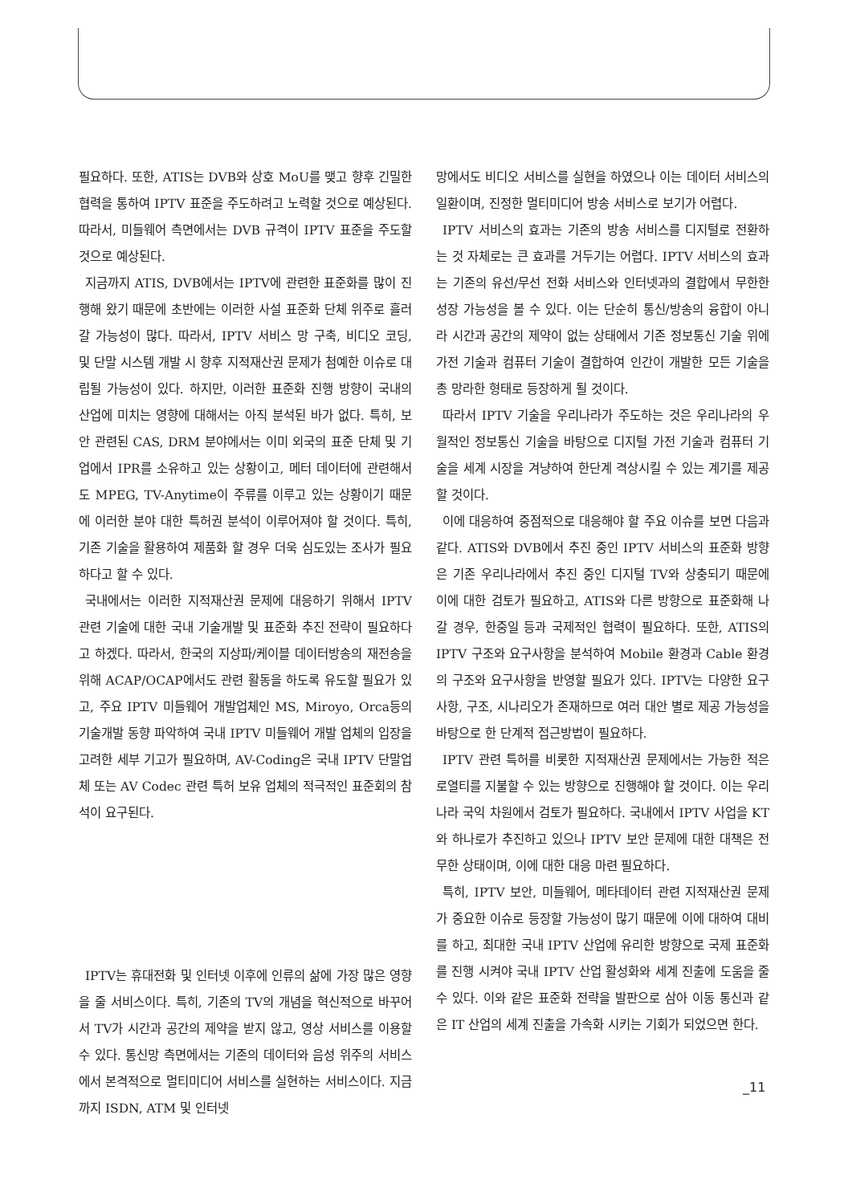필요하다. 또한, ATIS는 DVB와 상호 MoU를 맺고 향후 긴밀한 협력을 통하여 IPTV 표준을 주도하려고 노력할 것으로 예상된다. 따라서, 미들웨어 측면에서는 DVB 규격이 IPTV 표준을 주도할 것으로 예상된다.
지금까지 ATIS, DVB에서는 IPTV에 관련한 표준화를 많이 진행해 왔기 때문에 초반에는 이러한 사설 표준화 단체 위주로 흘러갈 가능성이 많다. 따라서, IPTV 서비스 망 구축, 비디오 코딩, 및 단말 시스템 개발 시 향후 지적재산권 문제가 첨예한 이슈로 대립될 가능성이 있다. 하지만, 이러한 표준화 진행 방향이 국내의 산업에 미치는 영향에 대해서는 아직 분석된 바가 없다. 특히, 보안 관련된 CAS, DRM 분야에서는 이미 외국의 표준 단체 및 기업에서 IPR를 소유하고 있는 상황이고, 메터 데이터에 관련해서도 MPEG, TV-Anytime이 주류를 이루고 있는 상황이기 때문에 이러한 분야 대한 특허권 분석이 이루어져야 할 것이다. 특히, 기존 기술을 활용하여 제품화 할 경우 더욱 심도있는 조사가 필요하다고 할 수 있다.
국내에서는 이러한 지적재산권 문제에 대응하기 위해서 IPTV 관련 기술에 대한 국내 기술개발 및 표준화 추진 전략이 필요하다고 하겠다. 따라서, 한국의 지상파/케이블 데이터방송의 재전송을 위해 ACAP/OCAP에서도 관련 활동을 하도록 유도할 필요가 있고, 주요 IPTV 미들웨어 개발업체인 MS, Miroyo, Orca등의 기술개발 동향 파악하여 국내 IPTV 미들웨어 개발 업체의 입장을 고려한 세부 기고가 필요하며, AV-Coding은 국내 IPTV 단말업체 또는 AV Codec 관련 특허 보유 업체의 적극적인 표준회의 참석이 요구된다.
IPTV는 휴대전화 및 인터넷 이후에 인류의 삶에 가장 많은 영향을 줄 서비스이다. 특히, 기존의 TV의 개념을 혁신적으로 바꾸어서 TV가 시간과 공간의 제약을 받지 않고, 영상 서비스를 이용할 수 있다. 통신망 측면에서는 기존의 데이터와 음성 위주의 서비스에서 본격적으로 멀티미디어 서비스를 실현하는 서비스이다. 지금까지 ISDN, ATM 및 인터넷
망에서도 비디오 서비스를 실현을 하였으나 이는 데이터 서비스의 일환이며, 진정한 멀티미디어 방송 서비스로 보기가 어렵다.
IPTV 서비스의 효과는 기존의 방송 서비스를 디지털로 전환하는 것 자체로는 큰 효과를 거두기는 어렵다. IPTV 서비스의 효과는 기존의 유선/무선 전화 서비스와 인터넷과의 결합에서 무한한 성장 가능성을 볼 수 있다. 이는 단순히 통신/방송의 융합이 아니라 시간과 공간의 제약이 없는 상태에서 기존 정보통신 기술 위에 가전 기술과 컴퓨터 기술이 결합하여 인간이 개발한 모든 기술을 총 망라한 형태로 등장하게 될 것이다.
따라서 IPTV 기술을 우리나라가 주도하는 것은 우리나라의 우월적인 정보통신 기술을 바탕으로 디지털 가전 기술과 컴퓨터 기술을 세계 시장을 겨냥하여 한단계 격상시킬 수 있는 계기를 제공할 것이다.
이에 대응하여 중점적으로 대응해야 할 주요 이슈를 보면 다음과 같다. ATIS와 DVB에서 추진 중인 IPTV 서비스의 표준화 방향은 기존 우리나라에서 추진 중인 디지털 TV와 상충되기 때문에 이에 대한 검토가 필요하고, ATIS와 다른 방향으로 표준화해 나갈 경우, 한중일 등과 국제적인 협력이 필요하다. 또한, ATIS의 IPTV 구조와 요구사항을 분석하여 Mobile 환경과 Cable 환경의 구조와 요구사항을 반영할 필요가 있다. IPTV는 다양한 요구사항, 구조, 시나리오가 존재하므로 여러 대안 별로 제공 가능성을 바탕으로 한 단계적 접근방법이 필요하다.
IPTV 관련 특허를 비롯한 지적재산권 문제에서는 가능한 적은 로열티를 지불할 수 있는 방향으로 진행해야 할 것이다. 이는 우리나라 국익 차원에서 검토가 필요하다. 국내에서 IPTV 사업을 KT와 하나로가 추진하고 있으나 IPTV 보안 문제에 대한 대책은 전무한 상태이며, 이에 대한 대응 마련 필요하다.
특히, IPTV 보안, 미들웨어, 메타데이터 관련 지적재산권 문제가 중요한 이슈로 등장할 가능성이 많기 때문에 이에 대하여 대비를 하고, 최대한 국내 IPTV 산업에 유리한 방향으로 국제 표준화를 진행 시켜야 국내 IPTV 산업 활성화와 세계 진출에 도움을 줄 수 있다. 이와 같은 표준화 전략을 발판으로 삼아 이동 통신과 같은 IT 산업의 세계 진출을 가속화 시키는 기회가 되었으면 한다.
_11